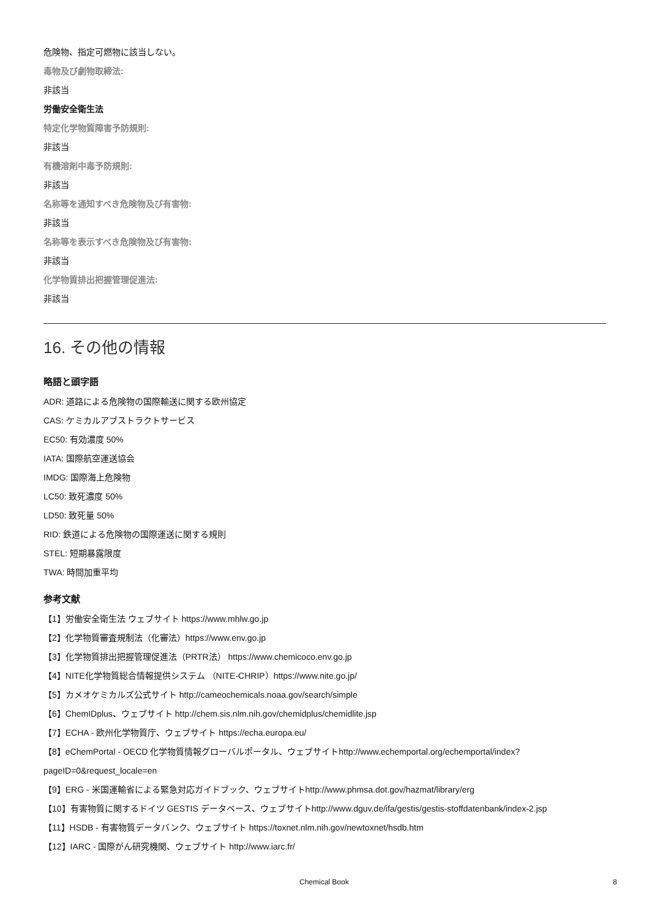危険物、指定可燃物に該当しない。
毒物及び劇物取締法:
非該当
労働安全衛生法
特定化学物質障害予防規則:
非該当
有機溶剤中毒予防規則:
非該当
名称等を通知すべき危険物及び有害物:
非該当
名称等を表示すべき危険物及び有害物:
非該当
化学物質排出把握管理促進法:
非該当
16. その他の情報
略語と頭字語
ADR: 道路による危険物の国際輸送に関する欧州協定
CAS: ケミカルアブストラクトサービス
EC50: 有効濃度 50%
IATA: 国際航空運送協会
IMDG: 国際海上危険物
LC50: 致死濃度 50%
LD50: 致死量 50%
RID: 鉄道による危険物の国際運送に関する規則
STEL: 短期暴露限度
TWA: 時間加重平均
参考文献
【1】労働安全衛生法 ウェブサイト https://www.mhlw.go.jp
【2】化学物質審査規制法（化審法）https://www.env.go.jp
【3】化学物質排出把握管理促進法（PRTR法） https://www.chemicoco.env.go.jp
【4】NITE化学物質総合情報提供システム （NITE-CHRIP）https://www.nite.go.jp/
【5】カメオケミカルズ公式サイト http://cameochemicals.noaa.gov/search/simple
【6】ChemIDplus、ウェブサイト http://chem.sis.nlm.nih.gov/chemidplus/chemidlite.jsp
【7】ECHA - 欧州化学物質庁、ウェブサイト https://echa.europa.eu/
【8】eChemPortal - OECD 化学物質情報グローバルポータル、ウェブサイトhttp://www.echemportal.org/echemportal/index?pageID=0&request_locale=en
【9】ERG - 米国運輸省による緊急対応ガイドブック、ウェブサイトhttp://www.phmsa.dot.gov/hazmat/library/erg
【10】有害物質に関するドイツ GESTIS データベース、ウェブサイトhttp://www.dguv.de/ifa/gestis/gestis-stoffdatenbank/index-2.jsp
【11】HSDB - 有害物質データバンク、ウェブサイト https://toxnet.nlm.nih.gov/newtoxnet/hsdb.htm
【12】IARC - 国際がん研究機関、ウェブサイト http://www.iarc.fr/
Chemical Book 8